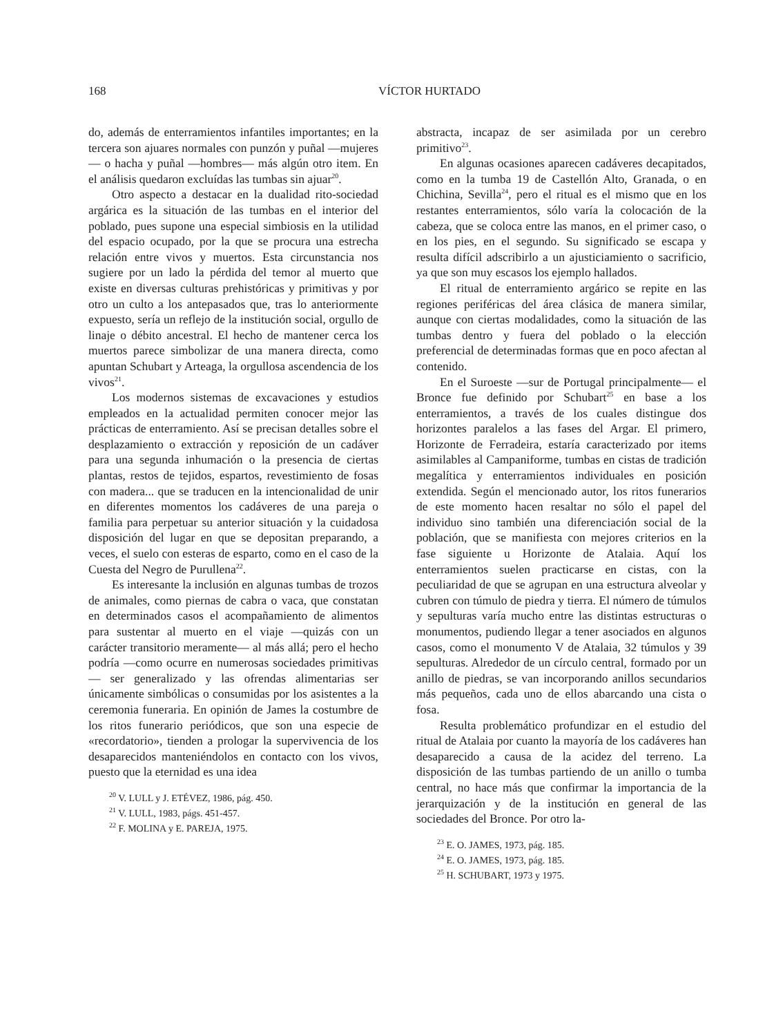168 VÍCTOR HURTADO
do, además de enterramientos infantiles importantes; en la tercera son ajuares normales con punzón y puñal —mujeres— o hacha y puñal —hombres— más algún otro item. En el análisis quedaron excluídas las tumbas sin ajuar<sup>20</sup>.
Otro aspecto a destacar en la dualidad rito-sociedad argárica es la situación de las tumbas en el interior del poblado, pues supone una especial simbiosis en la utilidad del espacio ocupado, por la que se procura una estrecha relación entre vivos y muertos. Esta circunstancia nos sugiere por un lado la pérdida del temor al muerto que existe en diversas culturas prehistóricas y primitivas y por otro un culto a los antepasados que, tras lo anteriormente expuesto, sería un reflejo de la institución social, orgullo de linaje o débito ancestral. El hecho de mantener cerca los muertos parece simbolizar de una manera directa, como apuntan Schubart y Arteaga, la orgullosa ascendencia de los vivos<sup>21</sup>.
Los modernos sistemas de excavaciones y estudios empleados en la actualidad permiten conocer mejor las prácticas de enterramiento. Así se precisan detalles sobre el desplazamiento o extracción y reposición de un cadáver para una segunda inhumación o la presencia de ciertas plantas, restos de tejidos, espartos, revestimiento de fosas con madera... que se traducen en la intencionalidad de unir en diferentes momentos los cadáveres de una pareja o familia para perpetuar su anterior situación y la cuidadosa disposición del lugar en que se depositan preparando, a veces, el suelo con esteras de esparto, como en el caso de la Cuesta del Negro de Purullena<sup>22</sup>.
Es interesante la inclusión en algunas tumbas de trozos de animales, como piernas de cabra o vaca, que constatan en determinados casos el acompañamiento de alimentos para sustentar al muerto en el viaje —quizás con un carácter transitorio meramente— al más allá; pero el hecho podría —como ocurre en numerosas sociedades primitivas— ser generalizado y las ofrendas alimentarias ser únicamente simbólicas o consumidas por los asistentes a la ceremonia funeraria. En opinión de James la costumbre de los ritos funerario periódicos, que son una especie de «recordatorio», tienden a prologar la supervivencia de los desaparecidos manteniéndolos en contacto con los vivos, puesto que la eternidad es una idea
<sup>20</sup> V. LULL y J. ETÉVEZ, 1986, pág. 450.
<sup>21</sup> V. LULL, 1983, págs. 451-457.
<sup>22</sup> F. MOLINA y E. PAREJA, 1975.
abstracta, incapaz de ser asimilada por un cerebro primitivo<sup>23</sup>.
En algunas ocasiones aparecen cadáveres decapitados, como en la tumba 19 de Castellón Alto, Granada, o en Chichina, Sevilla<sup>24</sup>, pero el ritual es el mismo que en los restantes enterramientos, sólo varía la colocación de la cabeza, que se coloca entre las manos, en el primer caso, o en los pies, en el segundo. Su significado se escapa y resulta difícil adscribirlo a un ajusticiamiento o sacrificio, ya que son muy escasos los ejemplo hallados.
El ritual de enterramiento argárico se repite en las regiones periféricas del área clásica de manera similar, aunque con ciertas modalidades, como la situación de las tumbas dentro y fuera del poblado o la elección preferencial de determinadas formas que en poco afectan al contenido.
En el Suroeste —sur de Portugal principalmente— el Bronce fue definido por Schubart<sup>25</sup> en base a los enterramientos, a través de los cuales distingue dos horizontes paralelos a las fases del Argar. El primero, Horizonte de Ferradeira, estaría caracterizado por items asimilables al Campaniforme, tumbas en cistas de tradición megalítica y enterramientos individuales en posición extendida. Según el mencionado autor, los ritos funerarios de este momento hacen resaltar no sólo el papel del individuo sino también una diferenciación social de la población, que se manifiesta con mejores criterios en la fase siguiente u Horizonte de Atalaia. Aquí los enterramientos suelen practicarse en cistas, con la peculiaridad de que se agrupan en una estructura alveolar y cubren con túmulo de piedra y tierra. El número de túmulos y sepulturas varía mucho entre las distintas estructuras o monumentos, pudiendo llegar a tener asociados en algunos casos, como el monumento V de Atalaia, 32 túmulos y 39 sepulturas. Alrededor de un círculo central, formado por un anillo de piedras, se van incorporando anillos secundarios más pequeños, cada uno de ellos abarcando una cista o fosa.
Resulta problemático profundizar en el estudio del ritual de Atalaia por cuanto la mayoría de los cadáveres han desaparecido a causa de la acidez del terreno. La disposición de las tumbas partiendo de un anillo o tumba central, no hace más que confirmar la importancia de la jerarquización y de la institución en general de las sociedades del Bronce. Por otro la-
<sup>23</sup> E. O. JAMES, 1973, pág. 185.
<sup>24</sup> E. O. JAMES, 1973, pág. 185.
<sup>25</sup> H. SCHUBART, 1973 y 1975.